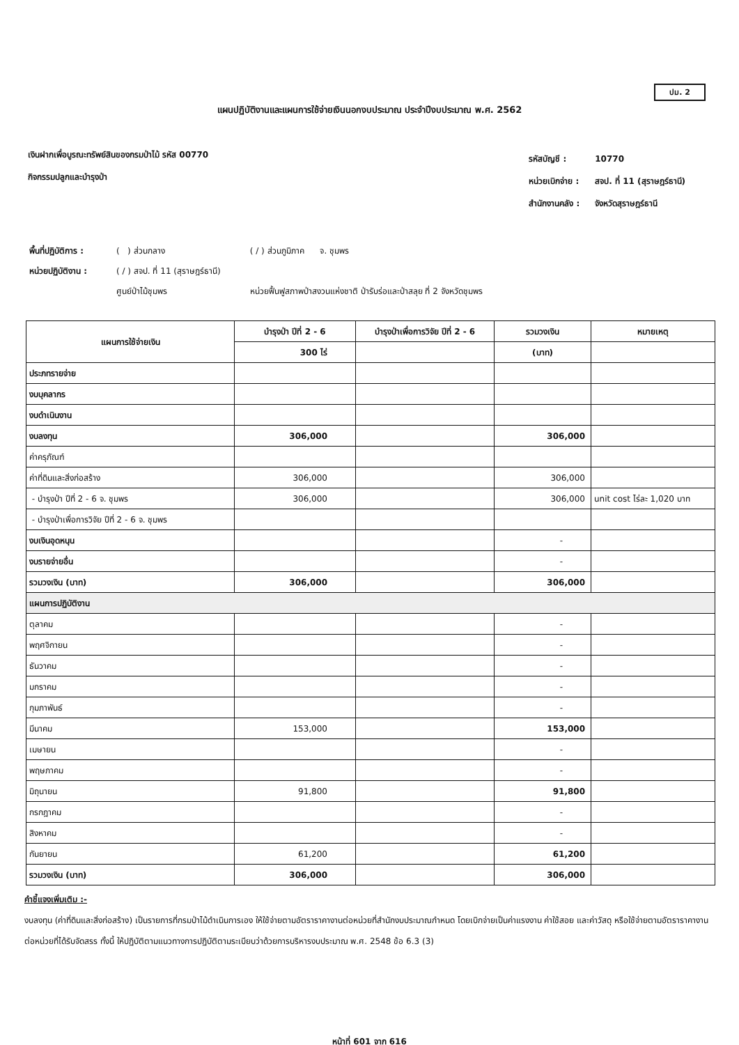ปม. 2
แผนปฏิบัติงานและแผนการใช้จ่ายเงินนอกงบประมาณ ประจำปีงบประมาณ พ.ศ. 2562
เงินฝากเพื่อบูรณะทรัพย์สินของกรมป่าไม้ รหัส 00770
กิจกรรมปลูกและบำรุงป่า
| รหัสบัญชี : | 10770 |
| หน่วยเบิกจ่าย : | สจป. ที่ 11 (สุราษฎร์ธานี) |
| สำนักงานคลัง : | จังหวัดสุราษฎร์ธานี |
| พื้นที่ปฏิบัติการ : | ( ) ส่วนกลาง | ( / ) ส่วนภูมิภาค จ. ชุมพร |
| หน่วยปฏิบัติงาน : | ( / ) สจป. ที่ 11 (สุราษฎร์ธานี) | |
| | ศูนย์ป่าไม้ชุมพร | หน่วยฟื้นฟูสภาพป่าสงวนแห่งชาติ ป่ารับร่อและป่าสลุย ที่ 2 จังหวัดชุมพร |
| แผนการใช้จ่ายเงิน | บำรุงป่า ปีที่ 2 - 6 | บำรุงป่าเพื่อการวิจัย ปีที่ 2 - 6 | รวมวงเงิน | หมายเหตุ |
| --- | --- | --- | --- | --- |
| | 300 ไร่ | | (บาท) | |
| ประภทรายจ่าย | | | | |
| งบบุคลากร | | | | |
| งบดำเนินงาน | | | | |
| งบลงทุน | 306,000 | | 306,000 | |
| ค่าครุภัณฑ์ | | | | |
| ค่าที่ดินและสิ่งก่อสร้าง | 306,000 | | 306,000 | |
| - บำรุงป่า ปีที่ 2 - 6 จ. ชุมพร | 306,000 | | 306,000 | unit cost ไร่ละ 1,020 บาท |
| - บำรุงป่าเพื่อการวิจัย ปีที่ 2 - 6 จ. ชุมพร | | | | |
| งบเงินอุดหนุน | | | - | |
| งบรายจ่ายอื่น | | | - | |
| รวมวงเงิน (บาท) | 306,000 | | 306,000 | |
| แผนการปฏิบัติงาน | | | | |
| ตุลาคม | | | - | |
| พฤศจิกายน | | | - | |
| ธันวาคม | | | - | |
| มกราคม | | | - | |
| กุมภาพันธ์ | | | - | |
| มีนาคม | 153,000 | | 153,000 | |
| เมษายน | | | - | |
| พฤษภาคม | | | - | |
| มิถุนายน | 91,800 | | 91,800 | |
| กรกฎาคม | | | - | |
| สิงหาคม | | | - | |
| กันยายน | 61,200 | | 61,200 | |
| รวมวงเงิน (บาท) | 306,000 | | 306,000 | |
คำชี้แจงเพิ่มเติม :-
งบลงทุน (ค่าที่ดินและสิ่งก่อสร้าง) เป็นรายการที่กรมป่าไม้ดำเนินการเอง ให้ใช้จ่ายตามอัตราราคางานต่อหน่วยที่สำนักงบประมาณกำหนด โดยเบิกจ่ายเป็นค่าแรงงาน ค่าใช้สอย และค่าวัสดุ หรือใช้จ่ายตามอัตราราคางานต่อหน่วยที่ได้รับจัดสรร ทั้งนี้ ให้ปฏิบัติตามแนวทางการปฏิบัติตามระเบียบว่าด้วยการบริหารงบประมาณ พ.ศ. 2548 ข้อ 6.3 (3)
หน้าที่ 601 จาก 616